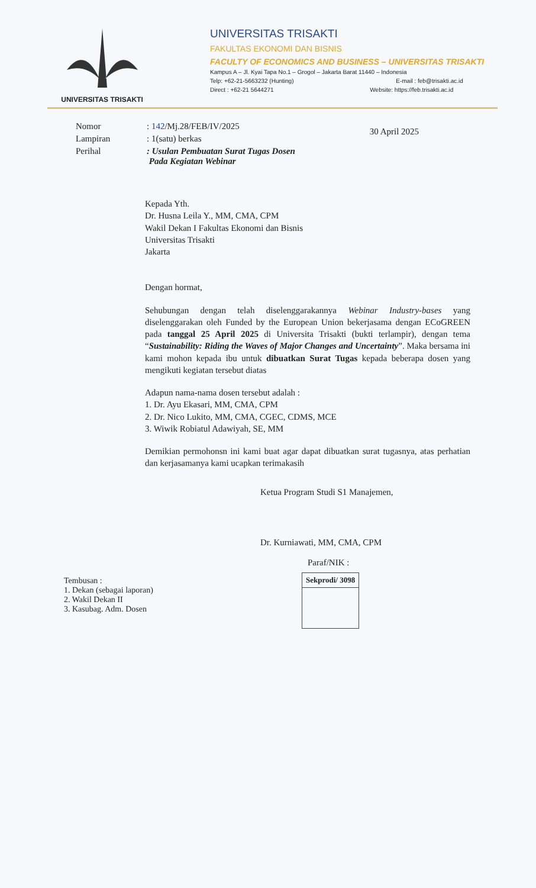UNIVERSITAS TRISAKTI
UNIVERSITAS TRISAKTI
FAKULTAS EKONOMI DAN BISNIS
FACULTY OF ECONOMICS AND BUSINESS – UNIVERSITAS TRISAKTI
Kampus A – Jl. Kyai Tapa No.1 – Grogol – Jakarta Barat 11440 – Indonesia
Telp: +62-21-5663232 (Hunting) E-mail : feb@trisakti.ac.id
Direct : +62-21 5644271 Website: https://feb.trisakti.ac.id
| Nomor | : 142 /Mj.28/FEB/IV/2025 |
| Lampiran | : 1(satu) berkas |
| Perihal | : Usulan Pembuatan Surat Tugas Dosen Pada Kegiatan Webinar |
30 April 2025
Kepada Yth.
Dr. Husna Leila Y., MM, CMA, CPM
Wakil Dekan I Fakultas Ekonomi dan Bisnis
Universitas Trisakti
Jakarta
Dengan hormat,
Sehubungan dengan telah diselenggarakannya Webinar Industry-bases yang diselenggarakan oleh Funded by the European Union bekerjasama dengan ECoGREEN pada tanggal 25 April 2025 di Universita Trisakti (bukti terlampir), dengan tema “Sustainability: Riding the Waves of Major Changes and Uncertainty”. Maka bersama ini kami mohon kepada ibu untuk dibuatkan Surat Tugas kepada beberapa dosen yang mengikuti kegiatan tersebut diatas
Adapun nama-nama dosen tersebut adalah :
1. Dr. Ayu Ekasari, MM, CMA, CPM
2. Dr. Nico Lukito, MM, CMA, CGEC, CDMS, MCE
3. Wiwik Robiatul Adawiyah, SE, MM
Demikian permohonsn ini kami buat agar dapat dibuatkan surat tugasnya, atas perhatian dan kerjasamanya kami ucapkan terimakasih
Ketua Program Studi S1 Manajemen,
Dr. Kurniawati, MM, CMA, CPM
Paraf/NIK :
Tembusan :
1. Dekan (sebagai laporan)
2. Wakil Dekan II
3. Kasubag. Adm. Dosen
| Sekprodi/ 3098 |